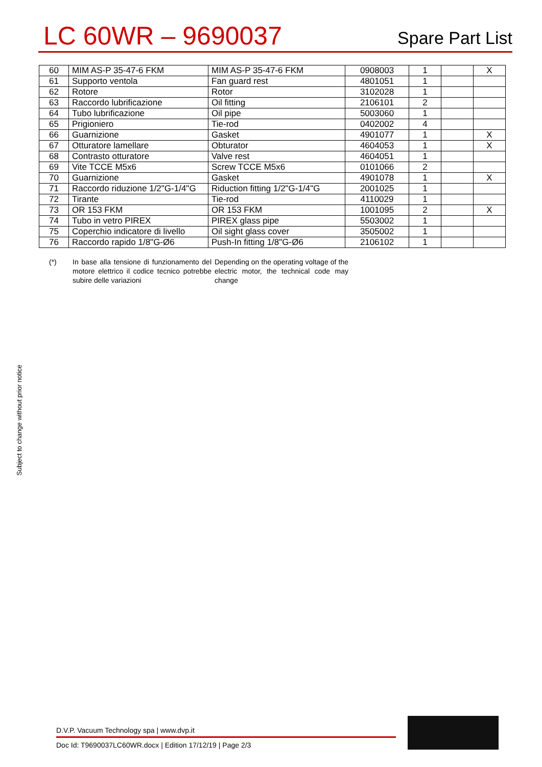LC 60WR – 9690037
Spare Part List
| 60 | MIM AS-P 35-47-6 FKM | MIM AS-P 35-47-6 FKM | 0908003 | 1 | | X |
| 61 | Supporto ventola | Fan guard rest | 4801051 | 1 | | |
| 62 | Rotore | Rotor | 3102028 | 1 | | |
| 63 | Raccordo lubrificazione | Oil fitting | 2106101 | 2 | | |
| 64 | Tubo lubrificazione | Oil pipe | 5003060 | 1 | | |
| 65 | Prigioniero | Tie-rod | 0402002 | 4 | | |
| 66 | Guarnizione | Gasket | 4901077 | 1 | | X |
| 67 | Otturatore lamellare | Obturator | 4604053 | 1 | | X |
| 68 | Contrasto otturatore | Valve rest | 4604051 | 1 | | |
| 69 | Vite TCCE M5x6 | Screw TCCE M5x6 | 0101066 | 2 | | |
| 70 | Guarnizione | Gasket | 4901078 | 1 | | X |
| 71 | Raccordo riduzione 1/2"G-1/4"G | Riduction fitting 1/2"G-1/4"G | 2001025 | 1 | | |
| 72 | Tirante | Tie-rod | 4110029 | 1 | | |
| 73 | OR 153 FKM | OR 153 FKM | 1001095 | 2 | | X |
| 74 | Tubo in vetro PIREX | PIREX glass pipe | 5503002 | 1 | | |
| 75 | Coperchio indicatore di livello | Oil sight glass cover | 3505002 | 1 | | |
| 76 | Raccordo rapido 1/8"G-Ø6 | Push-In fitting 1/8"G-Ø6 | 2106102 | 1 | | |
(*) In base alla tensione di funzionamento del motore elettrico il codice tecnico potrebbe subire delle variazioni
Depending on the operating voltage of the electric motor, the technical code may change
Subject to change without prior notice
D.V.P. Vacuum Technology spa | www.dvp.it
Doc Id: T9690037LC60WR.docx | Edition 17/12/19 | Page 2/3